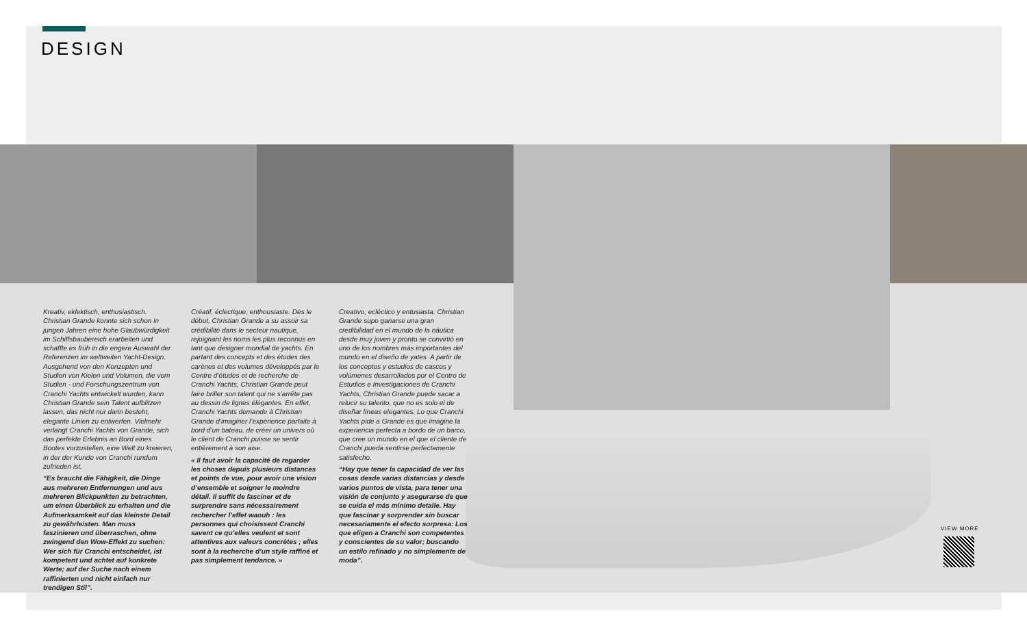DESIGN
Kreativ, eklektisch, enthusiastisch. Christian Grande konnte sich schon in jungen Jahren eine hohe Glaubwürdigkeit im Schiffsbaubereich erarbeiten und schaffte es früh in die engere Auswahl der Referenzen im weltweiten Yacht-Design. Ausgehend von den Konzepten und Studien von Kielen und Volumen, die vom Studien - und Forschungszentrum von Cranchi Yachts entwickelt wurden, kann Christian Grande sein Talent aufblitzen lassen, das nicht nur darin besteht, elegante Linien zu entwerfen. Vielmehr verlangt Cranchi Yachts von Grande, sich das perfekte Erlebnis an Bord eines Bootes vorzustellen, eine Welt zu kreieren, in der der Kunde von Cranchi rundum zufrieden ist.
“Es braucht die Fähigkeit, die Dinge aus mehreren Entfernungen und aus mehreren Blickpunkten zu betrachten, um einen Überblick zu erhalten und die Aufmerksamkeit auf das kleinste Detail zu gewährleisten. Man muss faszinieren und überraschen, ohne zwingend den Wow-Effekt zu suchen: Wer sich für Cranchi entscheidet, ist kompetent und achtet auf konkrete Werte; auf der Suche nach einem raffinierten und nicht einfach nur trendigen Stil”.
Créatif, éclectique, enthousiaste. Dès le début, Christian Grande a su assoir sa crédibilité dans le secteur nautique, rejoignant les noms les plus reconnus en tant que designer mondial de yachts. En partant des concepts et des études des carènes et des volumes développés par le Centre d’études et de recherche de Cranchi Yachts, Christian Grande peut faire briller son talent qui ne s’arrête pas au dessin de lignes élégantes. En effet, Cranchi Yachts demande à Christian Grande d’imaginer l’expérience parfaite à bord d’un bateau, de créer un univers où le client de Cranchi puisse se sentir entièrement à son aise.
« Il faut avoir la capacité de regarder les choses depuis plusieurs distances et points de vue, pour avoir une vision d’ensemble et soigner le moindre détail. Il suffit de fasciner et de surprendre sans nécessairement rechercher l’effet waouh : les personnes qui choisissent Cranchi savent ce qu’elles veulent et sont attentives aux valeurs concrètes ; elles sont à la recherche d’un style raffiné et pas simplement tendance. »
Creativo, ecléctico y entusiasta. Christian Grande supo ganarse una gran credibilidad en el mundo de la náutica desde muy joven y pronto se convirtió en uno de los nombres más importantes del mundo en el diseño de yates. A partir de los conceptos y estudios de cascos y volúmenes desarrollados por el Centro de Estudios e Investigaciones de Cranchi Yachts, Christian Grande puede sacar a relucir su talento, que no es solo el de diseñar líneas elegantes. Lo que Cranchi Yachts pide a Grande es que imagine la experiencia perfecta a bordo de un barco, que cree un mundo en el que el cliente de Cranchi pueda sentirse perfectamente satisfecho.
“Hay que tener la capacidad de ver las cosas desde varias distancias y desde varios puntos de vista, para tener una visión de conjunto y asegurarse de que se cuida el más mínimo detalle. Hay que fascinar y sorprender sin buscar necesariamente el efecto sorpresa: Los que eligen a Cranchi son competentes y conscientes de su valor; buscando un estilo refinado y no simplemente de moda”.
VIEW MORE